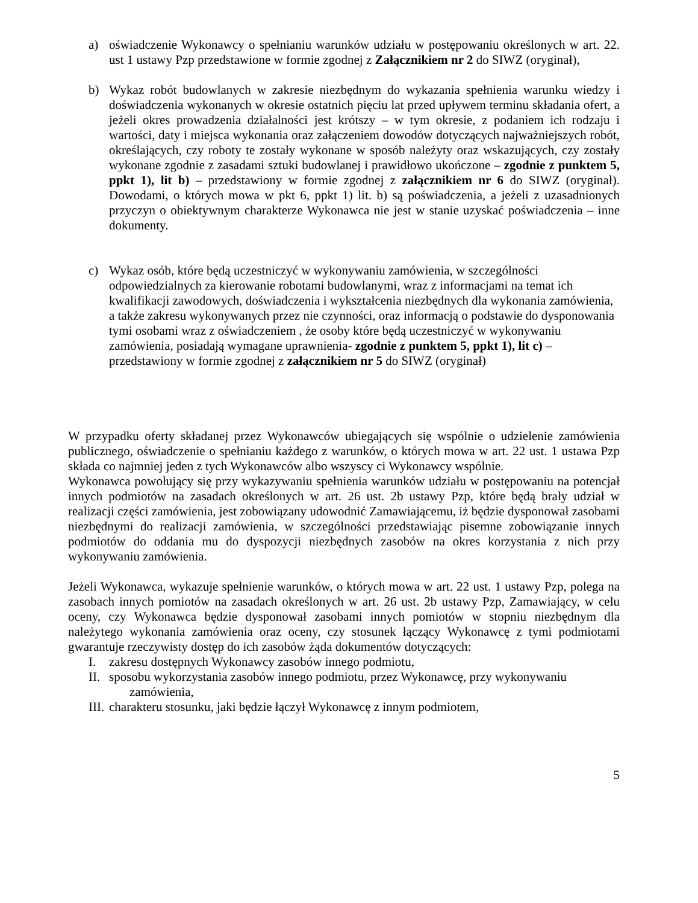a) oświadczenie Wykonawcy o spełnianiu warunków udziału w postępowaniu określonych w art. 22. ust 1 ustawy Pzp przedstawione w formie zgodnej z Załącznikiem nr 2 do SIWZ (oryginał),
b) Wykaz robót budowlanych w zakresie niezbędnym do wykazania spełnienia warunku wiedzy i doświadczenia wykonanych w okresie ostatnich pięciu lat przed upływem terminu składania ofert, a jeżeli okres prowadzenia działalności jest krótszy – w tym okresie, z podaniem ich rodzaju i wartości, daty i miejsca wykonania oraz załączeniem dowodów dotyczących najważniejszych robót, określających, czy roboty te zostały wykonane w sposób należyty oraz wskazujących, czy zostały wykonane zgodnie z zasadami sztuki budowlanej i prawidłowo ukończone – zgodnie z punktem 5, ppkt 1), lit b) – przedstawiony w formie zgodnej z załącznikiem nr 6 do SIWZ (oryginał). Dowodami, o których mowa w pkt 6, ppkt 1) lit. b) są poświadczenia, a jeżeli z uzasadnionych przyczyn o obiektywnym charakterze Wykonawca nie jest w stanie uzyskać poświadczenia – inne dokumenty.
c) Wykaz osób, które będą uczestniczyć w wykonywaniu zamówienia, w szczególności odpowiedzialnych za kierowanie robotami budowlanymi, wraz z informacjami na temat ich kwalifikacji zawodowych, doświadczenia i wykształcenia niezbędnych dla wykonania zamówienia, a także zakresu wykonywanych przez nie czynności, oraz informacją o podstawie do dysponowania tymi osobami wraz z oświadczeniem , że osoby które będą uczestniczyć w wykonywaniu zamówienia, posiadają wymagane uprawnienia- zgodnie z punktem 5, ppkt 1), lit c) – przedstawiony w formie zgodnej z załącznikiem nr 5 do SIWZ (oryginał)
W przypadku oferty składanej przez Wykonawców ubiegających się wspólnie o udzielenie zamówienia publicznego, oświadczenie o spełnianiu każdego z warunków, o których mowa w art. 22 ust. 1 ustawa Pzp składa co najmniej jeden z tych Wykonawców albo wszyscy ci Wykonawcy wspólnie.
Wykonawca powołujący się przy wykazywaniu spełnienia warunków udziału w postępowaniu na potencjał innych podmiotów na zasadach określonych w art. 26 ust. 2b ustawy Pzp, które będą brały udział w realizacji części zamówienia, jest zobowiązany udowodnić Zamawiającemu, iż będzie dysponował zasobami niezbędnymi do realizacji zamówienia, w szczególności przedstawiając pisemne zobowiązanie innych podmiotów do oddania mu do dyspozycji niezbędnych zasobów na okres korzystania z nich przy wykonywaniu zamówienia.
Jeżeli Wykonawca, wykazuje spełnienie warunków, o których mowa w art. 22 ust. 1 ustawy Pzp, polega na zasobach innych pomiotów na zasadach określonych w art. 26 ust. 2b ustawy Pzp, Zamawiający, w celu oceny, czy Wykonawca będzie dysponował zasobami innych pomiotów w stopniu niezbędnym dla należytego wykonania zamówienia oraz oceny, czy stosunek łączący Wykonawcę z tymi podmiotami gwarantuje rzeczywisty dostęp do ich zasobów żąda dokumentów dotyczących:
I. zakresu dostępnych Wykonawcy zasobów innego podmiotu,
II. sposobu wykorzystania zasobów innego podmiotu, przez Wykonawcę, przy wykonywaniu
zamówienia,
III. charakteru stosunku, jaki będzie łączył Wykonawcę z innym podmiotem,
5